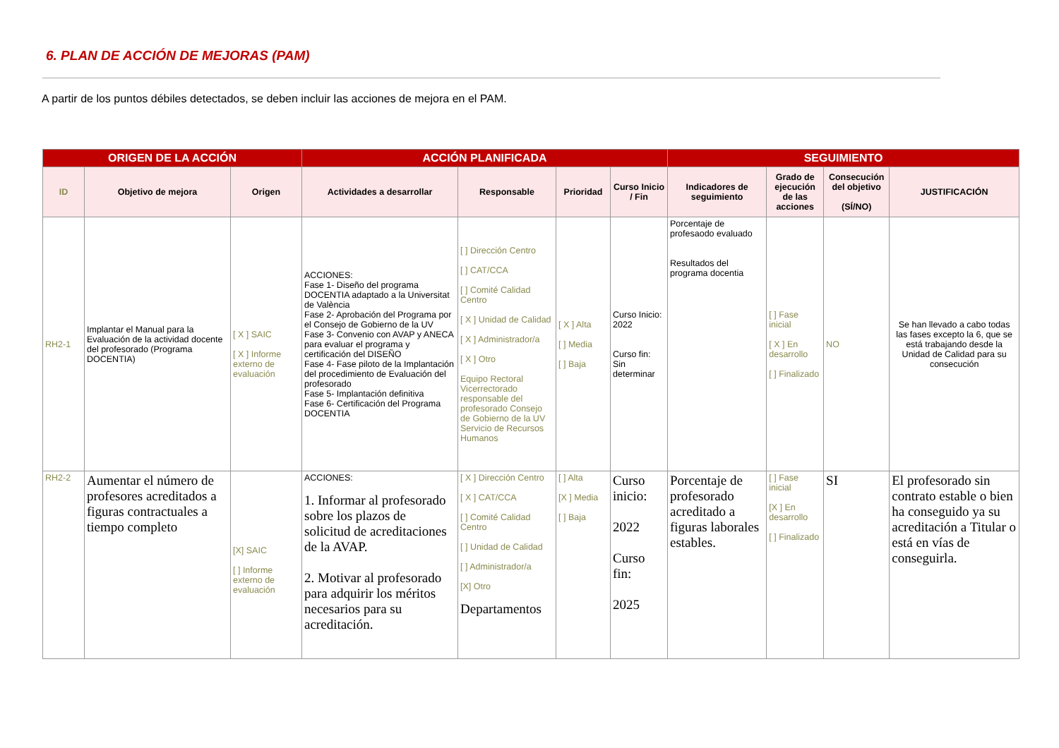6. PLAN DE ACCIÓN DE MEJORAS (PAM)
A partir de los puntos débiles detectados, se deben incluir las acciones de mejora en el PAM.
| ORIGEN DE LA ACCIÓN | | | ACCIÓN PLANIFICADA | | | | SEGUIMIENTO | | | |
| --- | --- | --- | --- | --- | --- | --- | --- | --- | --- | --- |
| ID | Objetivo de mejora | Origen | Actividades a desarrollar | Responsable | Prioridad | Curso Inicio / Fin | Indicadores de seguimiento | Grado de ejecución de las acciones | Consecución del objetivo (SÍ/NO) | JUSTIFICACIÓN |
| RH2-1 | Implantar el Manual para la Evaluación de la actividad docente del profesorado (Programa DOCENTIA) | [ X ] SAIC [ X ] Informe externo de evaluación | ACCIONES: Fase 1- Diseño del programa DOCENTIA adaptado a la Universitat de València Fase 2- Aprobación del Programa por el Consejo de Gobierno de la UV Fase 3- Convenio con AVAP y ANECA para evaluar el programa y certificación del DISEÑO Fase 4- Fase piloto de la Implantación del procedimiento de Evaluación del profesorado Fase 5- Implantación definitiva Fase 6- Certificación del Programa DOCENTIA | [ ] Dirección Centro [ ] CAT/CCA [ ] Comité Calidad Centro [ X ] Unidad de Calidad [ X ] Administrador/a [ X ] Otro Equipo Rectoral Vicerrectorado responsable del profesorado Consejo de Gobierno de la UV Servicio de Recursos Humanos | [ X ] Alta [ ] Media [ ] Baja | Curso Inicio: 2022 Curso fin: Sin determinar | Porcentaje de profesaodo evaluado Resultados del programa docentia | [ ] Fase inicial [ X ] En desarrollo [ ] Finalizado | NO | Se han llevado a cabo todas las fases excepto la 6, que se está trabajando desde la Unidad de Calidad para su consecución |
| RH2-2 | Aumentar el número de profesores acreditados a figuras contractuales a tiempo completo | [X] SAIC [ ] Informe externo de evaluación | ACCIONES: 1. Informar al profesorado sobre los plazos de solicitud de acreditaciones de la AVAP. 2. Motivar al profesorado para adquirir los méritos necesarios para su acreditación. | [ X ] Dirección Centro [ X ] CAT/CCA [ ] Comité Calidad Centro [ ] Unidad de Calidad [ ] Administrador/a [X] Otro Departamentos | [ ] Alta [X ] Media [ ] Baja | Curso inicio: 2022 Curso fin: 2025 | Porcentaje de profesorado acreditado a figuras laborales estables. | [ ] Fase inicial [X ] En desarrollo [ ] Finalizado | SI | El profesorado sin contrato estable o bien ha conseguido ya su acreditación a Titular o está en vías de conseguirla. |